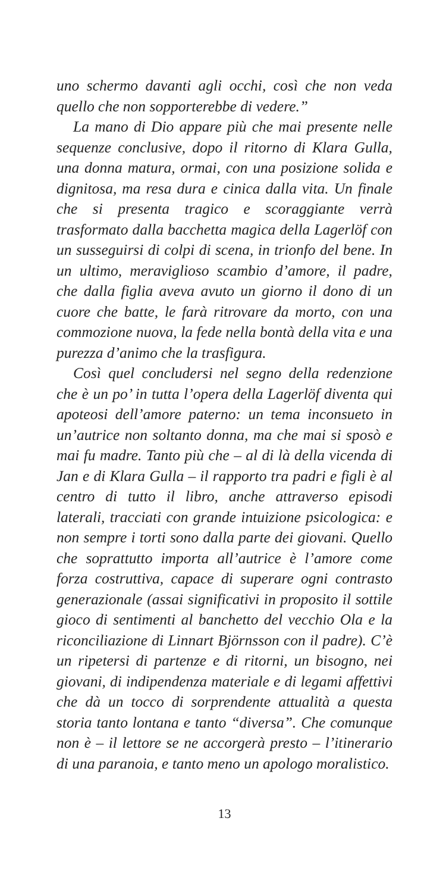uno schermo davanti agli occhi, così che non veda quello che non sopporterebbe di vedere.”
La mano di Dio appare più che mai presente nelle sequenze conclusive, dopo il ritorno di Klara Gulla, una donna matura, ormai, con una posizione solida e dignitosa, ma resa dura e cinica dalla vita. Un finale che si presenta tragico e scoraggiante verrà trasformato dalla bacchetta magica della Lagerlöf con un susseguirsi di colpi di scena, in trionfo del bene. In un ultimo, meraviglioso scambio d’amore, il padre, che dalla figlia aveva avuto un giorno il dono di un cuore che batte, le farà ritrovare da morto, con una commozione nuova, la fede nella bontà della vita e una purezza d’animo che la trasfigura.
Così quel concludersi nel segno della redenzione che è un po’ in tutta l’opera della Lagerlöf diventa qui apoteosi dell’amore paterno: un tema inconsueto in un’autrice non soltanto donna, ma che mai si sposò e mai fu madre. Tanto più che – al di là della vicenda di Jan e di Klara Gulla – il rapporto tra padri e figli è al centro di tutto il libro, anche attraverso episodi laterali, tracciati con grande intuizione psicologica: e non sempre i torti sono dalla parte dei giovani. Quello che soprattutto importa all’autrice è l’amore come forza costruttiva, capace di superare ogni contrasto generazionale (assai significativi in proposito il sottile gioco di sentimenti al banchetto del vecchio Ola e la riconciliazione di Linnart Björnsson con il padre). C’è un ripetersi di partenze e di ritorni, un bisogno, nei giovani, di indipendenza materiale e di legami affettivi che dà un tocco di sorprendente attualità a questa storia tanto lontana e tanto “diversa”. Che comunque non è – il lettore se ne accorgerà presto – l’itinerario di una paranoia, e tanto meno un apologo moralistico.
13